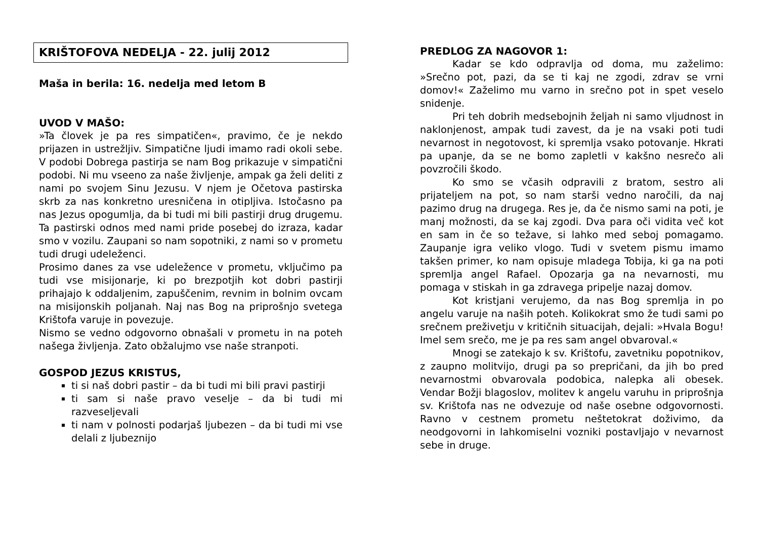KRIŠTOFOVA NEDELJA - 22. julij 2012
Maša in berila: 16. nedelja med letom B
UVOD V MAŠO:
»Ta človek je pa res simpatičen«, pravimo, če je nekdo prijazen in ustrežljiv. Simpatične ljudi imamo radi okoli sebe. V podobi Dobrega pastirja se nam Bog prikazuje v simpatični podobi. Ni mu vseeno za naše življenje, ampak ga želi deliti z nami po svojem Sinu Jezusu. V njem je Očetova pastirska skrb za nas konkretno uresničena in otipljiva. Istočasno pa nas Jezus opogumlja, da bi tudi mi bili pastirji drug drugemu. Ta pastirski odnos med nami pride posebej do izraza, kadar smo v vozilu. Zaupani so nam sopotniki, z nami so v prometu tudi drugi udeleženci.
Prosimo danes za vse udeležence v prometu, vključimo pa tudi vse misijonarje, ki po brezpotjih kot dobri pastirji prihajajo k oddaljenim, zapuščenim, revnim in bolnim ovcam na misijonskih poljanah. Naj nas Bog na priprošnjo svetega Krištofa varuje in povezuje.
Nismo se vedno odgovorno obnašali v prometu in na poteh našega življenja. Zato obžalujmo vse naše stranpoti.
GOSPOD JEZUS KRISTUS,
ti si naš dobri pastir – da bi tudi mi bili pravi pastirji
ti sam si naše pravo veselje – da bi tudi mi razveseljevali
ti nam v polnosti podarjaš ljubezen – da bi tudi mi vse delali z ljubeznijo
PREDLOG ZA NAGOVOR 1:
Kadar se kdo odpravlja od doma, mu zaželimo: »Srečno pot, pazi, da se ti kaj ne zgodi, zdrav se vrni domov!« Zaželimo mu varno in srečno pot in spet veselo snidenje.
Pri teh dobrih medsebojnih željah ni samo vljudnost in naklonjenost, ampak tudi zavest, da je na vsaki poti tudi nevarnost in negotovost, ki spremlja vsako potovanje. Hkrati pa upanje, da se ne bomo zapletli v kakšno nesrečo ali povzročili škodo.
Ko smo se včasih odpravili z bratom, sestro ali prijateljem na pot, so nam starši vedno naročili, da naj pazimo drug na drugega. Res je, da če nismo sami na poti, je manj možnosti, da se kaj zgodi. Dva para oči vidita več kot en sam in če so težave, si lahko med seboj pomagamo. Zaupanje igra veliko vlogo. Tudi v svetem pismu imamo takšen primer, ko nam opisuje mladega Tobija, ki ga na poti spremlja angel Rafael. Opozarja ga na nevarnosti, mu pomaga v stiskah in ga zdravega pripelje nazaj domov.
Kot kristjani verujemo, da nas Bog spremlja in po angelu varuje na naših poteh. Kolikokrat smo že tudi sami po srečnem preživetju v kritičnih situacijah, dejali: »Hvala Bogu! Imel sem srečo, me je pa res sam angel obvaroval.«
Mnogi se zatekajo k sv. Krištofu, zavetniku popotnikov, z zaupno molitvijo, drugi pa so prepričani, da jih bo pred nevarnostmi obvarovala podobica, nalepka ali obesek. Vendar Božji blagoslov, molitev k angelu varuhu in priprošnja sv. Krištofa nas ne odvezuje od naše osebne odgovornosti. Ravno v cestnem prometu neštetokrat doživimo, da neodgovorni in lahkomiselni vozniki postavljajo v nevarnost sebe in druge.